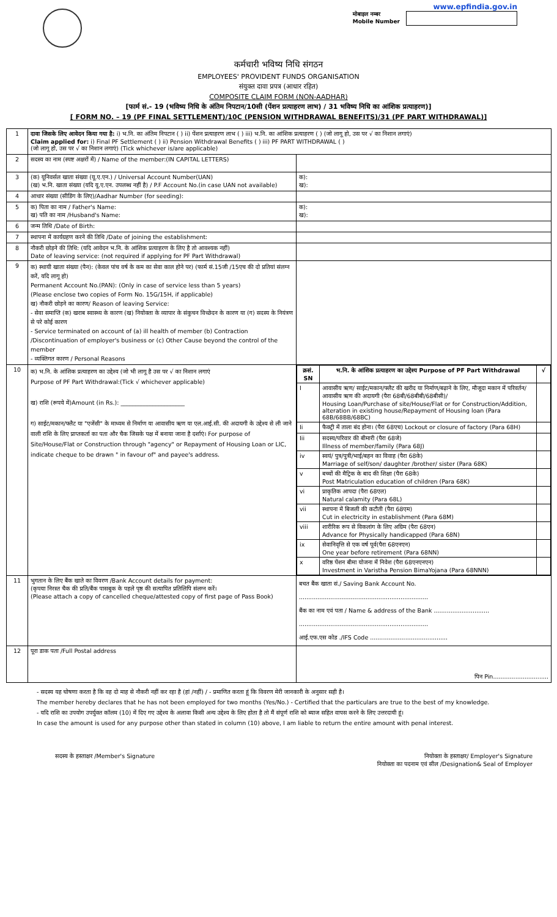www.epfindia.gov.in
मोबाइल नम्बर
Mobile Number
कर्मचारी भविष्य निधि संगठन
EMPLOYEES' PROVIDENT FUNDS ORGANISATION
संयुक्त दावा प्रपत्र (आधार रहित)
COMPOSITE CLAIM FORM (NON-AADHAR)
[फार्म सं.- 19 (भविष्य निधि के अंतिम निपटान/10सी (पेंशन प्रत्याहरण लाभ) / 31 भविष्य निधि का आंशिक प्रत्याहरण)]
[ FORM NO. – 19 (PF FINAL SETTLEMENT)/10C (PENSION WITHDRAWAL BENEFITS)/31 (PF PART WITHDRAWAL)]
| 1 | दावा जिसके लिए आवेदन किया गया है: i) भ.नि. का अंतिम निपटान ( ) ii) पेंशन प्रत्याहरण लाभ ( ) iii) भ.नि. का आंशिक प्रत्याहरण ( ) (जो लागू हो, उस पर √ का निशान लगाएं) Claim applied for: i) Final PF Settlement ( ) ii) Pension Withdrawal Benefits ( ) iii) PF PART WITHDRAWAL ( ) (जो लागू हो, उस पर √ का निशान लगाएं) (Tick whichever is/are applicable) | |
| 2 | सदस्य का नाम (स्पष्ट अक्षरों में) / Name of the member:(IN CAPITAL LETTERS) | |
| 3 | (क) यूनिवर्सल खाता संख्या (यू.ए.एन.) / Universal Account Number(UAN) (ख) भ.नि. खाता संख्या (यदि यू.ए.एन. उपलब्ध नहीं है) / P.F Account No.(in case UAN not available) | क): ख): |
| 4 | आधार संख्या (सीडिंग के लिए)/Aadhar Number (for seeding): | |
| 5 | क) पिता का नाम / Father's Name: ख) पति का नाम /Husband's Name: | क): ख): |
| 6 | जन्म तिथि /Date of Birth: | |
| 7 | स्थापना में कार्यग्रहण करने की तिथि /Date of joining the establishment: | |
| 8 | नौकरी छोड़ने की तिथि: (यदि आवेदन भ.नि. के आंशिक प्रत्याहरण के लिए है तो आवश्यक नहीं) Date of leaving service: (not required if applying for PF Part Withdrawal) | |
| 9 | क) स्थायी खाता संख्या (पैन): (केवल पांच वर्ष के कम का सेवा काल होने पर) (फार्म सं.15जी /15एच की दो प्रतियां संलग्न करें, यदि लागू हो) Permanent Account No.(PAN): (Only in case of service less than 5 years) (Please enclose two copies of Form No. 15G/15H, if applicable) ख) नौकरी छोड़ने का कारण/ Reason of leaving Service: - सेवा समाप्ति (क) खराब स्वास्थ्य के कारण (ख) नियोक्ता के व्यापार के संकुचन विच्छेदन के कारण या (ग) सदस्य के नियंत्रण से परे कोई कारण - Service terminated on account of (a) ill health of member (b) Contraction /Discontinuation of employer's business or (c) Other Cause beyond the control of the member - व्यक्तिगत कारण / Personal Reasons | |
| 10 | क) भ.नि. के आंशिक प्रत्याहरण का उद्देश्य (जो भी लागू है उस पर √ का निशान लगाएं Purpose of PF Part Withdrawal:(Tick √ whichever applicable) ख) राशि (रूपये में)Amount (in Rs.): ______________________ ग) साईट/मकान/फ्लैट या "एजेंसी" के माध्यम से निर्माण या आवासीय ऋण या एल.आई.सी. की अदायगी के उद्देश्य से ली जाने वाली राशि के लिए प्राप्तकर्ता का पता और चैक जिसके पक्ष में बनाया जाना है दर्शाएं। For purpose of Site/House/Flat or Construction through "agency" or Repayment of Housing Loan or LIC, indicate cheque to be drawn " in favour of" and payee's address. | / क्रसं. SN / भ.नि. के आंशिक प्रत्याहरण का उद्देश्य Purpose of PF Part Withdrawal / √ / / --- / --- / --- / / I / आवासीय ऋण/ साईट/मकान/फ्लैट की खरीद या निर्माण/बढ़ाने के लिए, मौजूदा मकान में परिवर्तन/ आवासीय ऋण की अदायगी (पैरा 68बी/68बीबी/68बीसी)/ Housing Loan/Purchase of site/House/Flat or for Construction/Addition, alteration in existing house/Repayment of Housing loan (Para 68B/68BB/68BC) / / / Ii / फैक्ट्री में ताला बंद होना। (पैरा 68एच) Lockout or closure of factory (Para 68H) / / / Iii / सदस्य/परिवार की बीमारी (पैरा 68जे) Illness of member/family (Para 68J) / / / iv / स्वयं/ पुत्र/पुत्री/भाई/बहन का विवाह (पैरा 68के) Marriage of self/son/ daughter /brother/ sister (Para 68K) / / / v / बच्चों की मैट्रिक के बाद की शिक्षा (पैरा 68के) Post Matriculation education of children (Para 68K) / / / vi / प्राकृतिक आपदा (पैरा 68एल) Natural calamity (Para 68L) / / / vii / स्थापना में बिजली की कटौती (पैरा 68एम) Cut in electricity in establishment (Para 68M) / / / viii / शारीरिक रूप से विकलांग के लिए अग्रिम (पैरा 68एन) Advance for Physically handicapped (Para 68N) / / / ix / सेवानिवृत्ति से एक वर्ष पूर्व(पैरा 68एनएन) One year before retirement (Para 68NN) / / / x / वरिष्ठ पेंशन बीमा योजना में निवेश (पैरा 68एनएनएन) Investment in Varistha Pension BimaYojana (Para 68NNN) / / |
| 11 | भुगतान के लिए बैंक खाते का विवरण /Bank Account details for payment: (कृपया निरस्त चैक की प्रति/बैंक पासबुक के पहले पृष्ठ की सत्यापित प्रतिलिपि संलग्न करें। (Please attach a copy of cancelled cheque/attested copy of first page of Pass Book) | बचत बैंक खाता सं./ Saving Bank Account No. ...................................................................... बैंक का नाम एवं पता / Name & address of the Bank .............................. ...................................................................... आई.एफ.एस कोड ./IFS Code .......................................... |
| 12 | पूरा डाक पता /Full Postal address | पिन Pin.............................. |
- सदस्य यह घोषणा करता है कि वह दो माह से नौकरी नहीं कर रहा है (हां /नहीं) / - प्रमाणित करता हूं कि विवरण मेरी जानकारी के अनुसार सही है।
The member hereby declares that he has not been employed for two months (Yes/No.) - Certified that the particulars are true to the best of my knowledge.
- यदि राशि का उपयोग उपर्युक्त कॉलम (10) में दिए गए उद्देश्य के अलावा किसी अन्य उद्देश्य के लिए होता है तो मैं संपूर्ण राशि को ब्याज सहित वापस करने के लिए उत्तरदायी हूं।
In case the amount is used for any purpose other than stated in column (10) above, I am liable to return the entire amount with penal interest.
सदस्य के हस्ताक्षर /Member's Signature
नियोक्ता के हस्ताक्षर/ Employer's Signature
नियोक्ता का पदनाम एवं सील /Designation& Seal of Employer